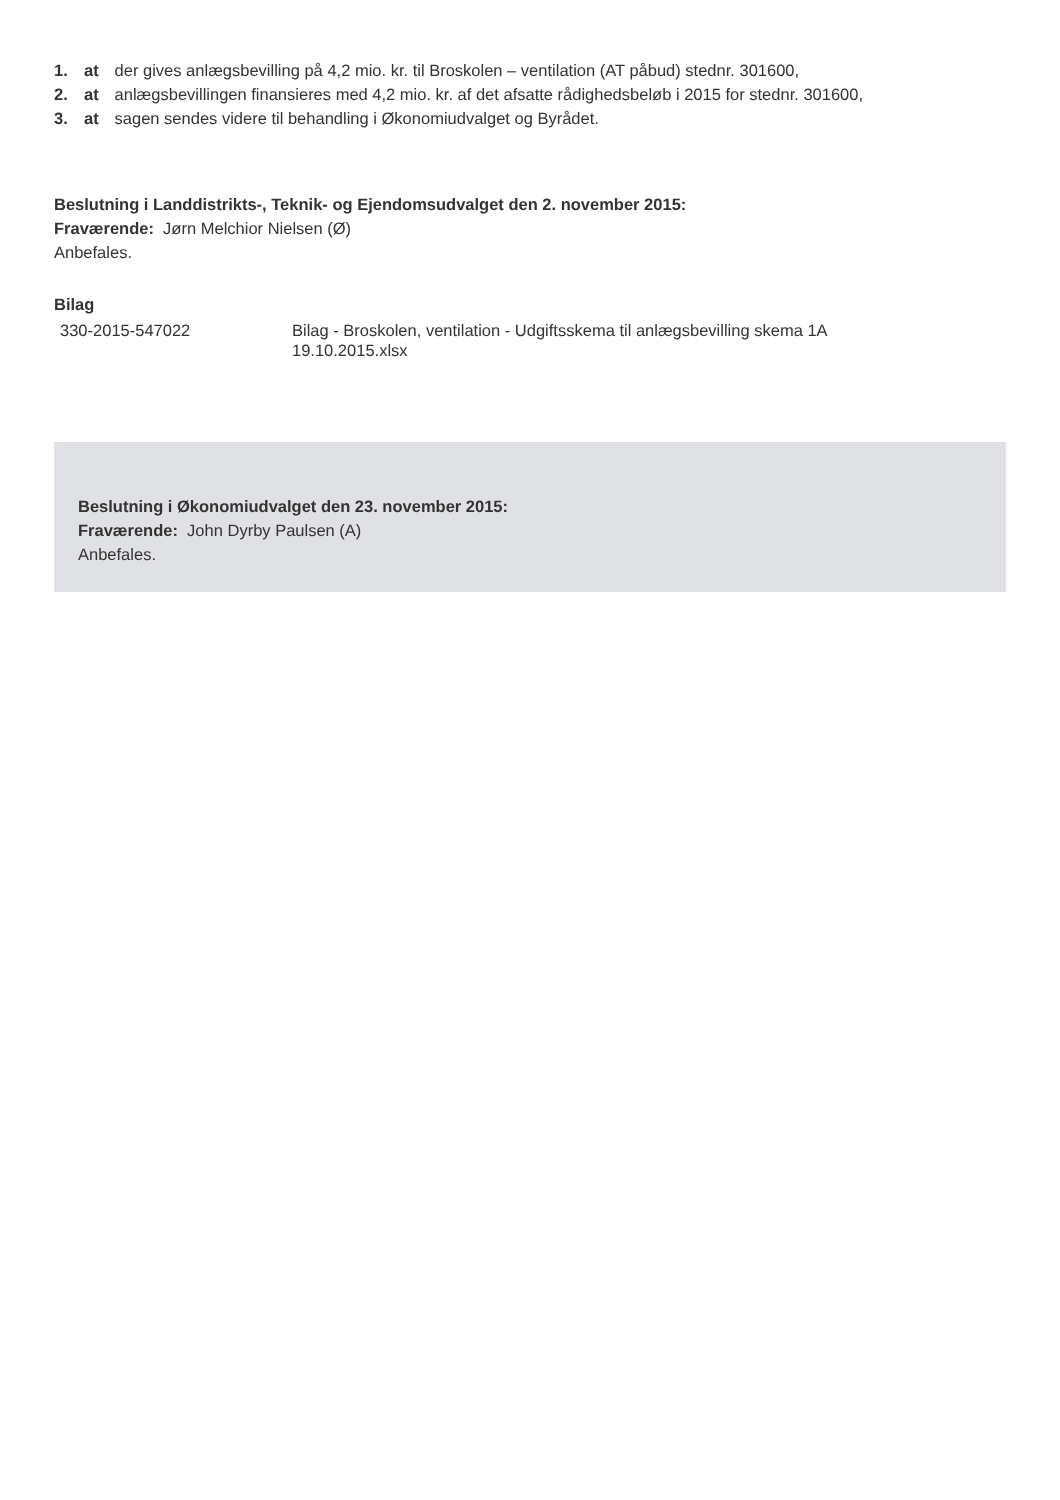1. at der gives anlægsbevilling på 4,2 mio. kr. til Broskolen – ventilation (AT påbud) stednr. 301600,
2. at anlægsbevillingen finansieres med 4,2 mio. kr. af det afsatte rådighedsbeløb i 2015 for stednr. 301600,
3. at sagen sendes videre til behandling i Økonomiudvalget og Byrådet.
Beslutning i Landdistrikts-, Teknik- og Ejendomsudvalget den 2. november 2015:
Fraværende: Jørn Melchior Nielsen (Ø)
Anbefales.
Bilag
| 330-2015-547022 | Bilag - Broskolen, ventilation - Udgiftsskema til anlægsbevilling skema 1A 19.10.2015.xlsx |
Beslutning i Økonomiudvalget den 23. november 2015:
Fraværende: John Dyrby Paulsen (A)
Anbefales.